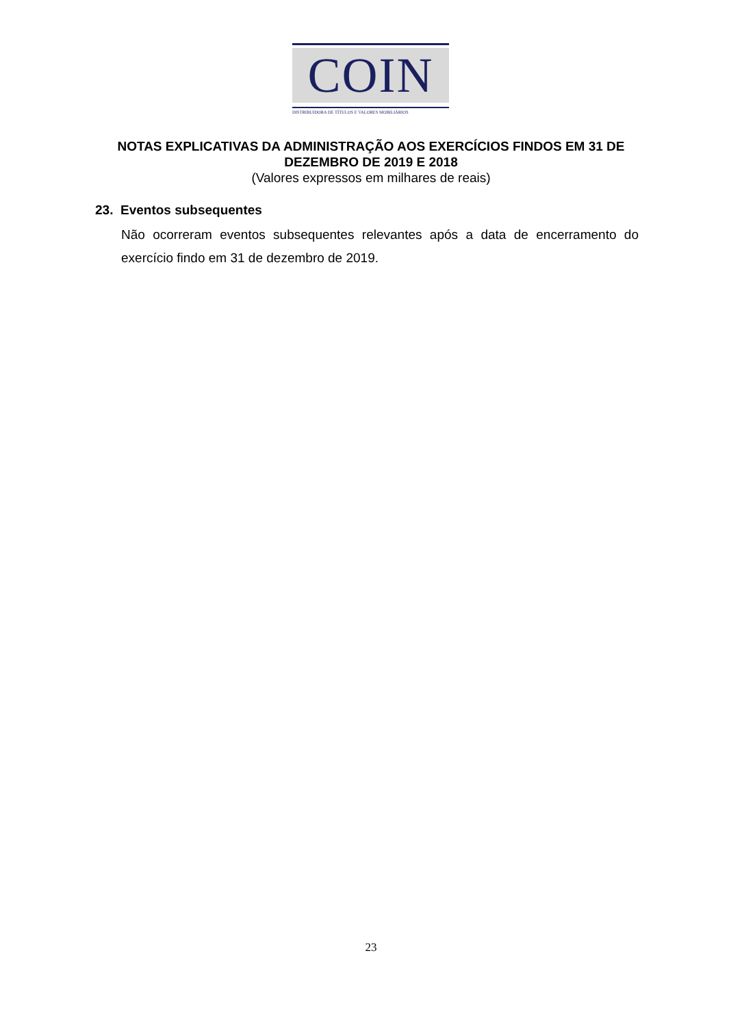COIN
DISTRIBUIDORA DE TÍTULOS E VALORES MOBILIÁRIOS
NOTAS EXPLICATIVAS DA ADMINISTRAÇÃO AOS EXERCÍCIOS FINDOS EM 31 DE
DEZEMBRO DE 2019 E 2018
(Valores expressos em milhares de reais)
23. Eventos subsequentes
Não ocorreram eventos subsequentes relevantes após a data de encerramento do exercício findo em 31 de dezembro de 2019.
23